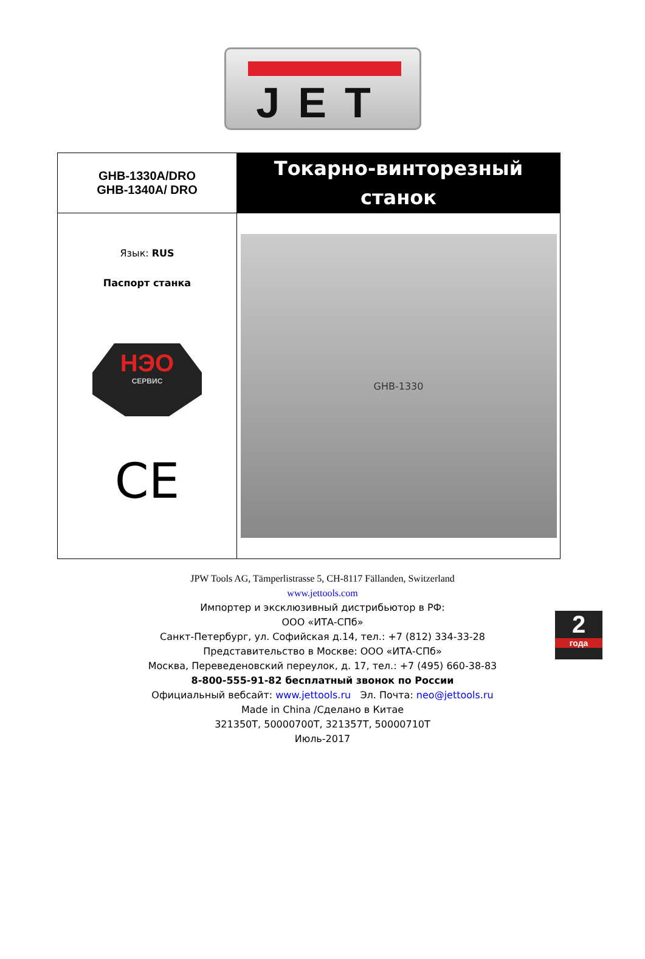JET
| GHB-1330A/DRO GHB-1340A/ DRO | Токарно-винторезный станок |
| Язык: RUS Паспорт станка НЭО СЕРВИС CE | GHB-1330 |
2
года
JPW Tools AG, Tämperlistrasse 5, CH-8117 Fällanden, Switzerland
www.jettools.com
Импортер и эксклюзивный дистрибьютор в РФ:
ООО «ИТА-СПб»
Санкт-Петербург, ул. Софийская д.14, тел.: +7 (812) 334-33-28
Представительство в Москве: ООО «ИТА-СПб»
Москва, Переведеновский переулок, д. 17, тел.: +7 (495) 660-38-83
8-800-555-91-82 бесплатный звонок по России
Официальный вебсайт: www.jettools.ru Эл. Почта: neo@jettools.ru
Made in China /Сделано в Китае
321350T, 50000700T, 321357T, 50000710T
Июль-2017